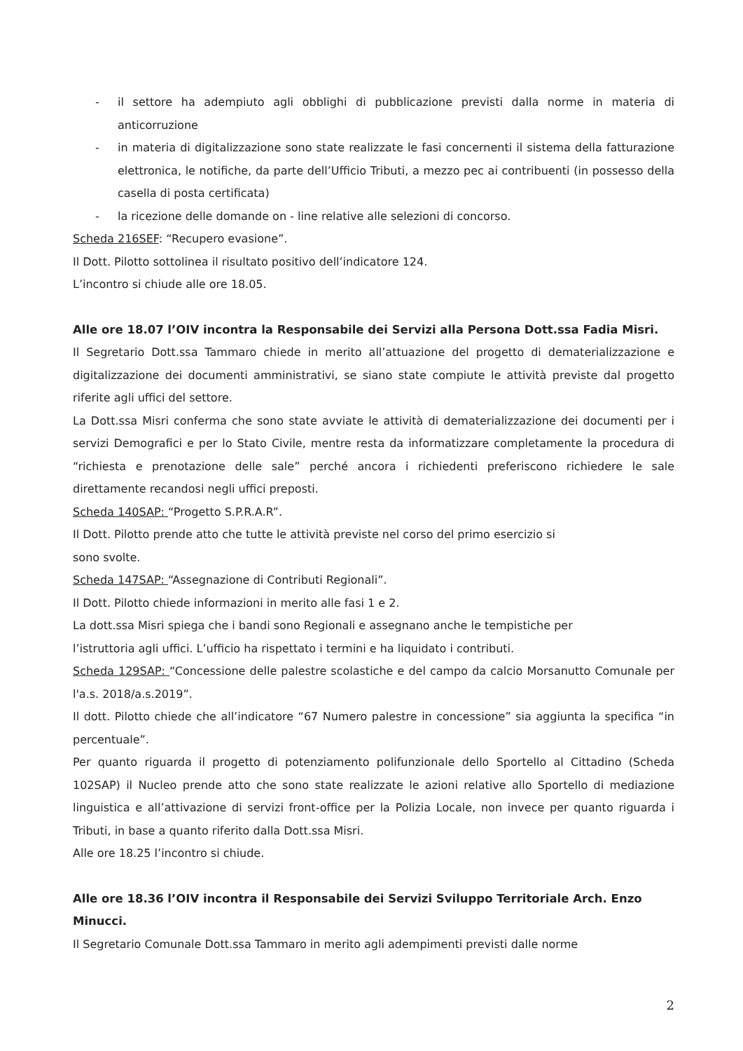- il settore ha adempiuto agli obblighi di pubblicazione previsti dalla norme in materia di anticorruzione
- in materia di digitalizzazione sono state realizzate le fasi concernenti il sistema della fatturazione elettronica, le notifiche, da parte dell’Ufficio Tributi, a mezzo pec ai contribuenti (in possesso della casella di posta certificata)
- la ricezione delle domande on - line relative alle selezioni di concorso.
Scheda 216SEF: “Recupero evasione”.
Il Dott. Pilotto sottolinea il risultato positivo dell’indicatore 124.
L’incontro si chiude alle ore 18.05.
Alle ore 18.07 l’OIV incontra la Responsabile dei Servizi alla Persona Dott.ssa Fadia Misri.
Il Segretario Dott.ssa Tammaro chiede in merito all’attuazione del progetto di dematerializzazione e digitalizzazione dei documenti amministrativi, se siano state compiute le attività previste dal progetto riferite agli uffici del settore.
La Dott.ssa Misri conferma che sono state avviate le attività di dematerializzazione dei documenti per i servizi Demografici e per lo Stato Civile, mentre resta da informatizzare completamente la procedura di “richiesta e prenotazione delle sale” perché ancora i richiedenti preferiscono richiedere le sale direttamente recandosi negli uffici preposti.
Scheda 140SAP: “Progetto S.P.R.A.R”.
Il Dott. Pilotto prende atto che tutte le attività previste nel corso del primo esercizio si
sono svolte.
Scheda 147SAP: “Assegnazione di Contributi Regionali”.
Il Dott. Pilotto chiede informazioni in merito alle fasi 1 e 2.
La dott.ssa Misri spiega che i bandi sono Regionali e assegnano anche le tempistiche per
l’istruttoria agli uffici. L’ufficio ha rispettato i termini e ha liquidato i contributi.
Scheda 129SAP: “Concessione delle palestre scolastiche e del campo da calcio Morsanutto Comunale per l'a.s. 2018/a.s.2019”.
Il dott. Pilotto chiede che all’indicatore “67 Numero palestre in concessione” sia aggiunta la specifica “in percentuale”.
Per quanto riguarda il progetto di potenziamento polifunzionale dello Sportello al Cittadino (Scheda 102SAP) il Nucleo prende atto che sono state realizzate le azioni relative allo Sportello di mediazione linguistica e all’attivazione di servizi front-office per la Polizia Locale, non invece per quanto riguarda i Tributi, in base a quanto riferito dalla Dott.ssa Misri.
Alle ore 18.25 l’incontro si chiude.
Alle ore 18.36 l’OIV incontra il Responsabile dei Servizi Sviluppo Territoriale Arch. Enzo Minucci.
Il Segretario Comunale Dott.ssa Tammaro in merito agli adempimenti previsti dalle norme
2